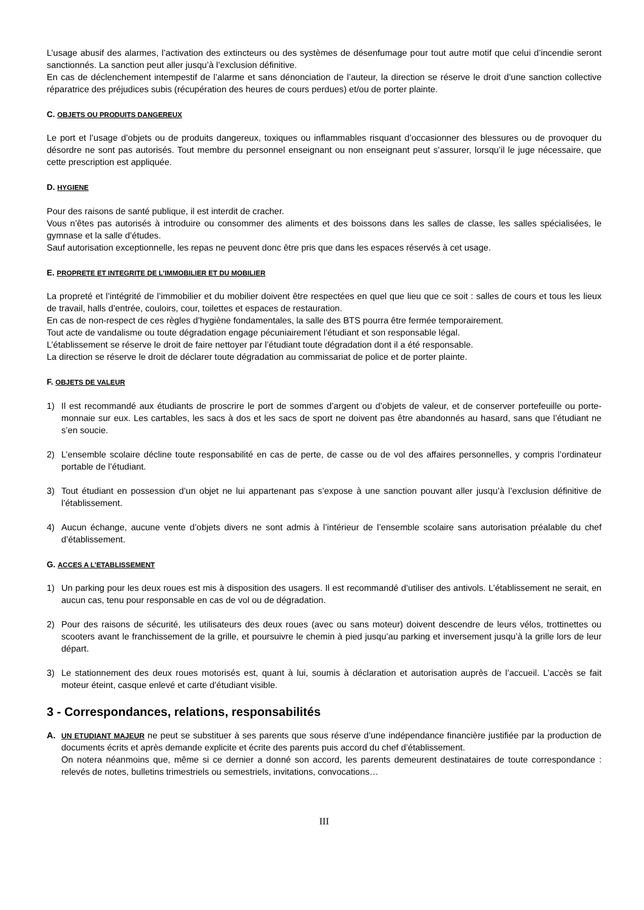L’usage abusif des alarmes, l’activation des extincteurs ou des systèmes de désenfumage pour tout autre motif que celui d’incendie seront sanctionnés. La sanction peut aller jusqu’à l’exclusion définitive.
En cas de déclenchement intempestif de l’alarme et sans dénonciation de l’auteur, la direction se réserve le droit d’une sanction collective réparatrice des préjudices subis (récupération des heures de cours perdues) et/ou de porter plainte.
C. OBJETS OU PRODUITS DANGEREUX
Le port et l’usage d’objets ou de produits dangereux, toxiques ou inflammables risquant d’occasionner des blessures ou de provoquer du désordre ne sont pas autorisés. Tout membre du personnel enseignant ou non enseignant peut s’assurer, lorsqu’il le juge nécessaire, que cette prescription est appliquée.
D. HYGIENE
Pour des raisons de santé publique, il est interdit de cracher.
Vous n’êtes pas autorisés à introduire ou consommer des aliments et des boissons dans les salles de classe, les salles spécialisées, le gymnase et la salle d’études.
Sauf autorisation exceptionnelle, les repas ne peuvent donc être pris que dans les espaces réservés à cet usage.
E. PROPRETE ET INTEGRITE DE L’IMMOBILIER ET DU MOBILIER
La propreté et l’intégrité de l’immobilier et du mobilier doivent être respectées en quel que lieu que ce soit : salles de cours et tous les lieux de travail, halls d’entrée, couloirs, cour, toilettes et espaces de restauration.
En cas de non-respect de ces règles d’hygiène fondamentales, la salle des BTS pourra être fermée temporairement.
Tout acte de vandalisme ou toute dégradation engage pécuniairement l’étudiant et son responsable légal.
L’établissement se réserve le droit de faire nettoyer par l’étudiant toute dégradation dont il a été responsable.
La direction se réserve le droit de déclarer toute dégradation au commissariat de police et de porter plainte.
F. OBJETS DE VALEUR
1) Il est recommandé aux étudiants de proscrire le port de sommes d’argent ou d’objets de valeur, et de conserver portefeuille ou porte-monnaie sur eux. Les cartables, les sacs à dos et les sacs de sport ne doivent pas être abandonnés au hasard, sans que l’étudiant ne s’en soucie.
2) L’ensemble scolaire décline toute responsabilité en cas de perte, de casse ou de vol des affaires personnelles, y compris l’ordinateur portable de l’étudiant.
3) Tout étudiant en possession d’un objet ne lui appartenant pas s’expose à une sanction pouvant aller jusqu’à l’exclusion définitive de l’établissement.
4) Aucun échange, aucune vente d’objets divers ne sont admis à l’intérieur de l’ensemble scolaire sans autorisation préalable du chef d’établissement.
G. ACCES A L’ETABLISSEMENT
1) Un parking pour les deux roues est mis à disposition des usagers. Il est recommandé d’utiliser des antivols. L’établissement ne serait, en aucun cas, tenu pour responsable en cas de vol ou de dégradation.
2) Pour des raisons de sécurité, les utilisateurs des deux roues (avec ou sans moteur) doivent descendre de leurs vélos, trottinettes ou scooters avant le franchissement de la grille, et poursuivre le chemin à pied jusqu’au parking et inversement jusqu’à la grille lors de leur départ.
3) Le stationnement des deux roues motorisés est, quant à lui, soumis à déclaration et autorisation auprès de l’accueil. L’accès se fait moteur éteint, casque enlevé et carte d’étudiant visible.
3 - Correspondances, relations, responsabilités
A. UN ETUDIANT MAJEUR ne peut se substituer à ses parents que sous réserve d’une indépendance financière justifiée par la production de documents écrits et après demande explicite et écrite des parents puis accord du chef d’établissement.
On notera néanmoins que, même si ce dernier a donné son accord, les parents demeurent destinataires de toute correspondance : relevés de notes, bulletins trimestriels ou semestriels, invitations, convocations…
III